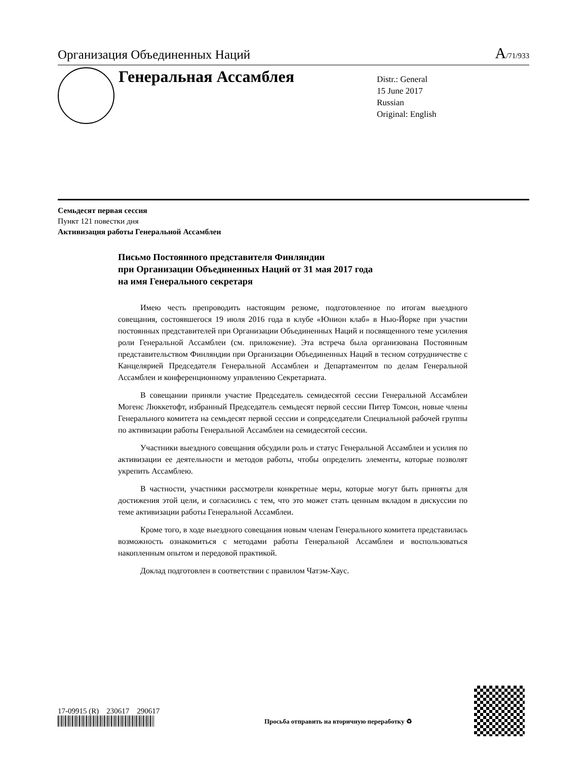Организация Объединенных Наций A/71/933
Генеральная Ассамблея
Distr.: General
15 June 2017
Russian
Original: English
Семьдесят первая сессия
Пункт 121 повестки дня
Активизация работы Генеральной Ассамблеи
Письмо Постоянного представителя Финляндии
при Организации Объединенных Наций от 31 мая 2017 года
на имя Генерального секретаря
Имею честь препроводить настоящим резюме, подготовленное по итогам выездного совещания, состоявшегося 19 июля 2016 года в клубе «Юнион клаб» в Нью-Йорке при участии постоянных представителей при Организации Объединенных Наций и посвященного теме усиления роли Генеральной Ассамблеи (см. приложение). Эта встреча была организована Постоянным представительством Финляндии при Организации Объединенных Наций в тесном сотрудничестве с Канцелярией Председателя Генеральной Ассамблеи и Департаментом по делам Генеральной Ассамблеи и конференционному управлению Секретариата.
В совещании приняли участие Председатель семидесятой сессии Генеральной Ассамблеи Могенс Люккетофт, избранный Председатель семьдесят первой сессии Питер Томсон, новые члены Генерального комитета на семьдесят первой сессии и сопредседатели Специальной рабочей группы по активизации работы Генеральной Ассамблеи на семидесятой сессии.
Участники выездного совещания обсудили роль и статус Генеральной Ассамблеи и усилия по активизации ее деятельности и методов работы, чтобы определить элементы, которые позволят укрепить Ассамблею.
В частности, участники рассмотрели конкретные меры, которые могут быть приняты для достижения этой цели, и согласились с тем, что это может стать ценным вкладом в дискуссии по теме активизации работы Генеральной Ассамблеи.
Кроме того, в ходе выездного совещания новым членам Генерального комитета представилась возможность ознакомиться с методами работы Генеральной Ассамблеи и воспользоваться накопленным опытом и передовой практикой.
Доклад подготовлен в соответствии с правилом Чатэм-Хаус.
17-09915 (R) 230617 290617
Просьба отправить на вторичную переработку ♻